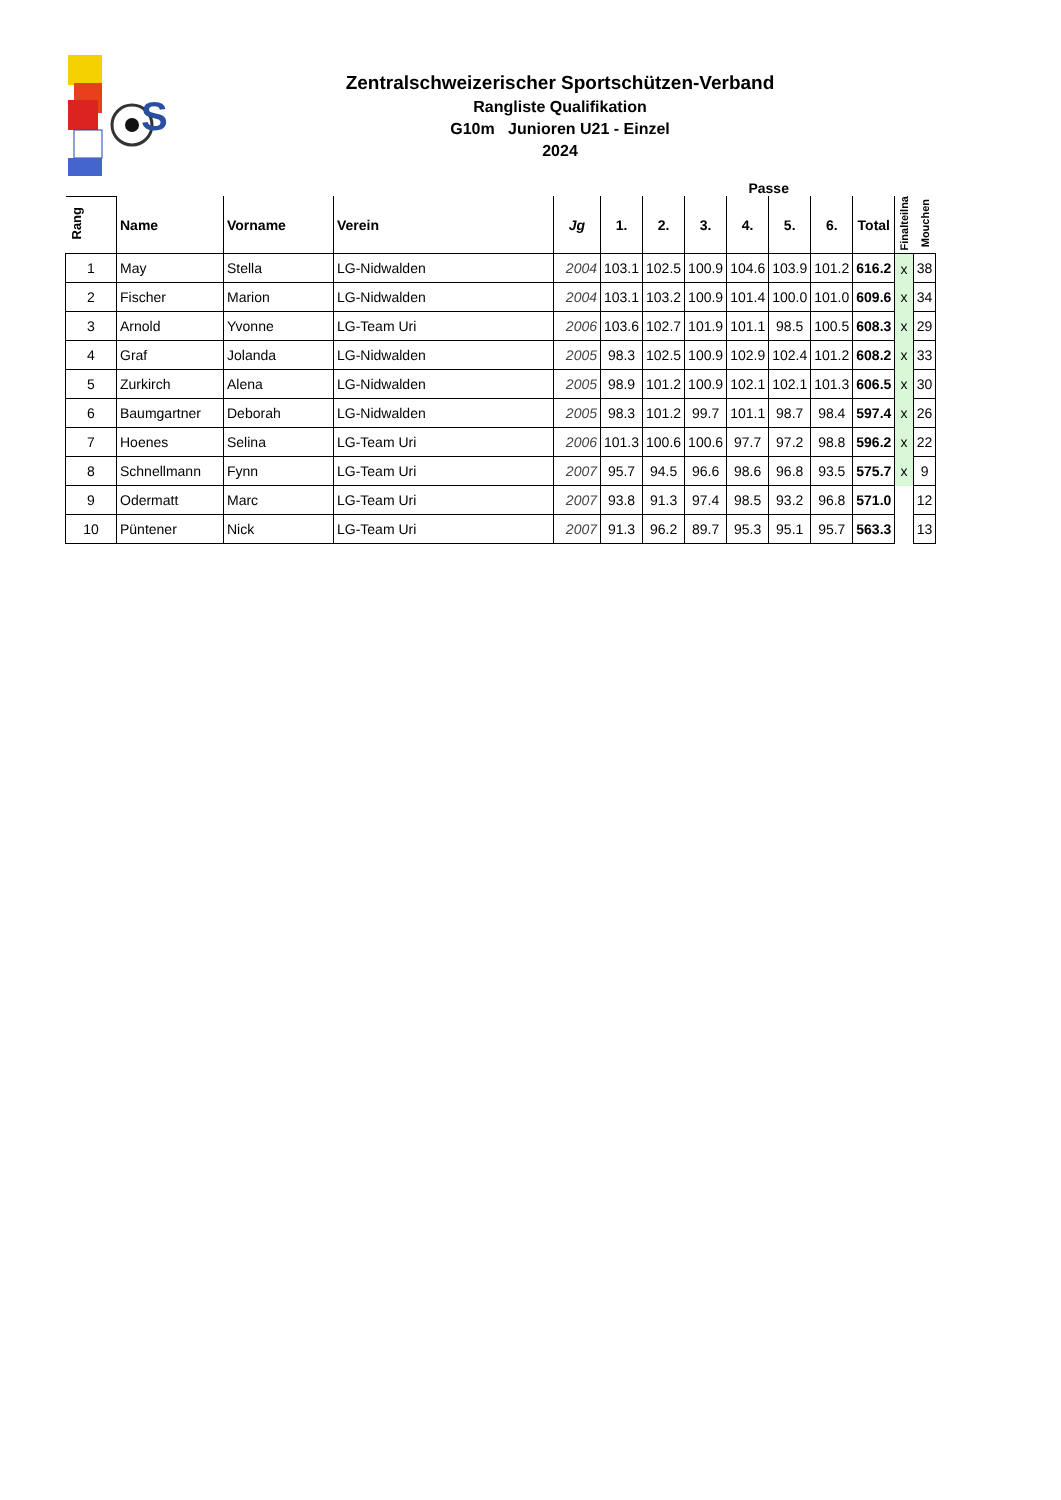S
Zentralschweizerischer Sportschützen-Verband
Rangliste Qualifikation
G10m Junioren U21 - Einzel
2024
| | | | | | | Passe | | | | | | | |
| --- | --- | --- | --- | --- | --- | --- | --- | --- | --- | --- | --- | --- | --- |
| Rang | Name | Vorname | Verein | Jg | 1. | 2. | 3. | 4. | 5. | 6. | Total | Finalteilna | Mouchen |
| 1 | May | Stella | LG-Nidwalden | 2004 | 103.1 | 102.5 | 100.9 | 104.6 | 103.9 | 101.2 | 616.2 | x | 38 |
| 2 | Fischer | Marion | LG-Nidwalden | 2004 | 103.1 | 103.2 | 100.9 | 101.4 | 100.0 | 101.0 | 609.6 | x | 34 |
| 3 | Arnold | Yvonne | LG-Team Uri | 2006 | 103.6 | 102.7 | 101.9 | 101.1 | 98.5 | 100.5 | 608.3 | x | 29 |
| 4 | Graf | Jolanda | LG-Nidwalden | 2005 | 98.3 | 102.5 | 100.9 | 102.9 | 102.4 | 101.2 | 608.2 | x | 33 |
| 5 | Zurkirch | Alena | LG-Nidwalden | 2005 | 98.9 | 101.2 | 100.9 | 102.1 | 102.1 | 101.3 | 606.5 | x | 30 |
| 6 | Baumgartner | Deborah | LG-Nidwalden | 2005 | 98.3 | 101.2 | 99.7 | 101.1 | 98.7 | 98.4 | 597.4 | x | 26 |
| 7 | Hoenes | Selina | LG-Team Uri | 2006 | 101.3 | 100.6 | 100.6 | 97.7 | 97.2 | 98.8 | 596.2 | x | 22 |
| 8 | Schnellmann | Fynn | LG-Team Uri | 2007 | 95.7 | 94.5 | 96.6 | 98.6 | 96.8 | 93.5 | 575.7 | x | 9 |
| 9 | Odermatt | Marc | LG-Team Uri | 2007 | 93.8 | 91.3 | 97.4 | 98.5 | 93.2 | 96.8 | 571.0 | | 12 |
| 10 | Püntener | Nick | LG-Team Uri | 2007 | 91.3 | 96.2 | 89.7 | 95.3 | 95.1 | 95.7 | 563.3 | | 13 |